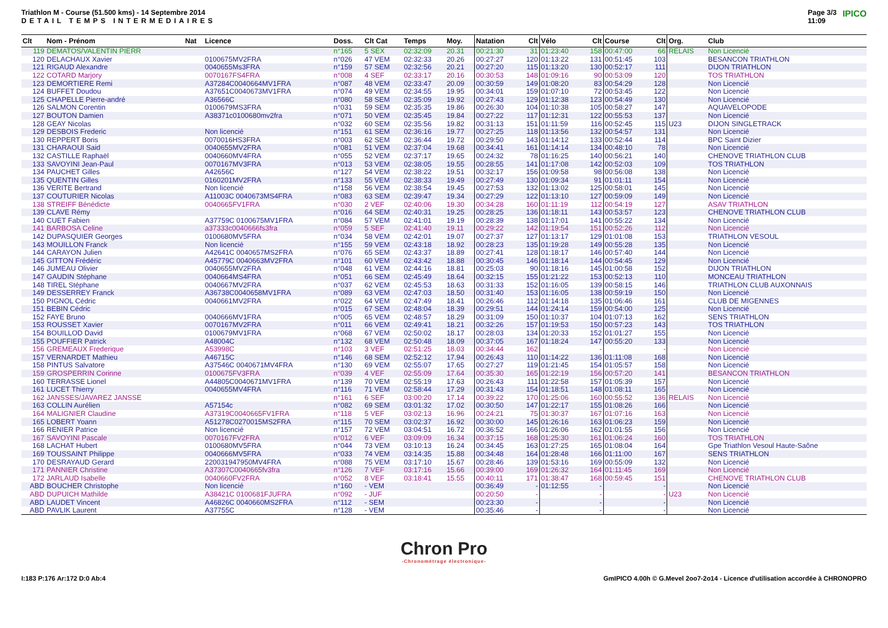Triathlon M - Course (51.500 kms) - 14 Septembre 2014
DETAIL TEMPS INTERMEDIAIRES
Page 3/3
11:09 IPICO
| Clt | Nom - Prénom | Nat | Licence | Doss. | Clt Cat | Temps | Moy. | Natation | Clt | Vélo | Clt | Course | Clt | Org. | Club |
| --- | --- | --- | --- | --- | --- | --- | --- | --- | --- | --- | --- | --- | --- | --- | --- |
| 119 | DEMATOS/VALENTIN PIERR | | | n°165 | 5 SEX | 02:32:09 | 20.31 | 00:21:30 | 31 | 01:23:40 | 158 | 00:47:00 | 66 | RELAIS | Non Licencié |
| 120 | DELACHAUX Xavier | | 0100675MV2FRA | n°026 | 47 VEM | 02:32:33 | 20.26 | 00:27:27 | 120 | 01:13:22 | 131 | 00:51:45 | 103 | | BESANCON TRIATHLON |
| 121 | RIGAUD Alexandre | | 0040655Ms3FRA | n°159 | 57 SEM | 02:32:56 | 20.21 | 00:27:20 | 115 | 01:13:20 | 130 | 00:52:17 | 111 | | DIJON TRIATHLON |
| 122 | COTARD Marjory | | 0070167FS4FRA | n°008 | 4 SEF | 02:33:17 | 20.16 | 00:30:53 | 148 | 01:09:16 | 90 | 00:53:09 | 120 | | TOS TRIATHLON |
| 123 | DEMORTIERE Remi | | A37284C0040664MV1FRA | n°087 | 48 VEM | 02:33:47 | 20.09 | 00:30:59 | 149 | 01:08:20 | 83 | 00:54:29 | 128 | | Non Licencié |
| 124 | BUFFET Doudou | | A37651C0040673MV1FRA | n°074 | 49 VEM | 02:34:55 | 19.95 | 00:34:01 | 159 | 01:07:10 | 72 | 00:53:45 | 122 | | Non Licencié |
| 125 | CHAPELLE Pierre-andré | | A36566C | n°080 | 58 SEM | 02:35:09 | 19.92 | 00:27:43 | 129 | 01:12:38 | 123 | 00:54:49 | 130 | | Non Licencié |
| 126 | SALMON Corentin | | 0100679MS3FRA | n°031 | 59 SEM | 02:35:35 | 19.86 | 00:26:30 | 104 | 01:10:38 | 105 | 00:58:27 | 147 | | AQUAVELOPODE |
| 127 | BOUTON Damien | | A38371c0100680mv2fra | n°071 | 50 VEM | 02:35:45 | 19.84 | 00:27:22 | 117 | 01:12:31 | 122 | 00:55:53 | 137 | | Non Licencié |
| 128 | GEAY Nicolas | | | n°032 | 60 SEM | 02:35:56 | 19.82 | 00:31:13 | 151 | 01:11:59 | 116 | 00:52:45 | 115 | U23 | DIJON SINGLETRACK |
| 129 | DESBOIS Frederic | | Non licencié | n°151 | 61 SEM | 02:36:16 | 19.77 | 00:27:25 | 118 | 01:13:56 | 132 | 00:54:57 | 131 | | Non Licencié |
| 130 | REPPERT Boris | | 0070016HS3FRA | n°003 | 62 SEM | 02:36:44 | 19.72 | 00:29:50 | 143 | 01:14:12 | 133 | 00:52:44 | 114 | | BPC Saint Dizier |
| 131 | CHARAOUI Said | | 0040655MV2FRA | n°081 | 51 VEM | 02:37:04 | 19.68 | 00:34:41 | 161 | 01:14:14 | 134 | 00:48:10 | 78 | | Non Licencié |
| 132 | CASTILLE Raphaël | | 0040660MV4FRA | n°055 | 52 VEM | 02:37:17 | 19.65 | 00:24:32 | 78 | 01:16:25 | 140 | 00:56:21 | 140 | | CHENOVE TRIATHLON CLUB |
| 133 | SAVOYINI Jean-Paul | | 0070167MV3FRA | n°013 | 53 VEM | 02:38:05 | 19.55 | 00:28:55 | 141 | 01:17:08 | 142 | 00:52:03 | 109 | | TOS TRIATHLON |
| 134 | PAUCHET Gilles | | A42656C | n°127 | 54 VEM | 02:38:22 | 19.51 | 00:32:17 | 156 | 01:09:58 | 98 | 00:56:08 | 138 | | Non Licencié |
| 135 | QUENTIN Gilles | | 0160201MV2FRA | n°133 | 55 VEM | 02:38:33 | 19.49 | 00:27:49 | 130 | 01:09:34 | 91 | 01:01:11 | 154 | | Non Licencié |
| 136 | VERITE Bertrand | | Non licencié | n°158 | 56 VEM | 02:38:54 | 19.45 | 00:27:53 | 132 | 01:13:02 | 125 | 00:58:01 | 145 | | Non Licencié |
| 137 | COUTURIER Nicolas | | A11003C 0040673MS4FRA | n°083 | 63 SEM | 02:39:47 | 19.34 | 00:27:29 | 122 | 01:13:10 | 127 | 00:59:09 | 149 | | Non Licencié |
| 138 | STREIFF Bénédicte | | 0040665FV1FRA | n°030 | 2 VEF | 02:40:06 | 19.30 | 00:34:28 | 160 | 01:11:19 | 112 | 00:54:19 | 127 | | ASAV TRIATHLON |
| 139 | CLAVE Rémy | | | n°016 | 64 SEM | 02:40:31 | 19.25 | 00:28:25 | 136 | 01:18:11 | 143 | 00:53:57 | 123 | | CHENOVE TRIATHLON CLUB |
| 140 | CUET Fabien | | A37759C 0100675MV1FRA | n°084 | 57 VEM | 02:41:01 | 19.19 | 00:28:39 | 138 | 01:17:01 | 141 | 00:55:22 | 134 | | Non Licencié |
| 141 | BARBOSA Celine | | a37333c0040666fs3fra | n°059 | 5 SEF | 02:41:40 | 19.11 | 00:29:22 | 142 | 01:19:54 | 151 | 00:52:26 | 112 | | Non Licencié |
| 142 | DUPASQUIER Georges | | 0100680MV5FRA | n°034 | 58 VEM | 02:42:01 | 19.07 | 00:27:37 | 127 | 01:13:17 | 129 | 01:01:08 | 153 | | TRIATHLON VESOUL |
| 143 | MOUILLON Franck | | Non licencié | n°155 | 59 VEM | 02:43:18 | 18.92 | 00:28:23 | 135 | 01:19:28 | 149 | 00:55:28 | 135 | | Non Licencié |
| 144 | CARAYON Julien | | A42641C 0040657MS2FRA | n°076 | 65 SEM | 02:43:37 | 18.89 | 00:27:41 | 128 | 01:18:17 | 146 | 00:57:40 | 144 | | Non Licencié |
| 145 | GITTON Frédéric | | A45779C 0040663MV2FRA | n°101 | 60 VEM | 02:43:42 | 18.88 | 00:30:45 | 146 | 01:18:14 | 144 | 00:54:45 | 129 | | Non Licencié |
| 146 | JUMEAU Olivier | | 0040655MV2FRA | n°048 | 61 VEM | 02:44:16 | 18.81 | 00:25:03 | 90 | 01:18:16 | 145 | 01:00:58 | 152 | | DIJON TRIATHLON |
| 147 | GAUDIN Stéphane | | 0040664MS4FRA | n°051 | 66 SEM | 02:45:49 | 18.64 | 00:32:15 | 155 | 01:21:22 | 153 | 00:52:13 | 110 | | MONCEAU TRIATHLON |
| 148 | TIREL Stéphane | | 0040667MV2FRA | n°037 | 62 VEM | 02:45:53 | 18.63 | 00:31:33 | 152 | 01:16:05 | 139 | 00:58:15 | 146 | | TRIATHLON CLUB AUXONNAIS |
| 149 | DESSERREY Franck | | A36738C0040658MV1FRA | n°089 | 63 VEM | 02:47:03 | 18.50 | 00:31:40 | 153 | 01:16:05 | 138 | 00:59:19 | 150 | | Non Licencié |
| 150 | PIGNOL Cédric | | 0040661MV2FRA | n°022 | 64 VEM | 02:47:49 | 18.41 | 00:26:46 | 112 | 01:14:18 | 135 | 01:06:46 | 161 | | CLUB DE MIGENNES |
| 151 | BEBIN Cédric | | | n°015 | 67 SEM | 02:48:04 | 18.39 | 00:29:51 | 144 | 01:24:14 | 159 | 00:54:00 | 125 | | Non Licencié |
| 152 | FAYE Bruno | | 0040666MV1FRA | n°005 | 65 VEM | 02:48:57 | 18.29 | 00:31:09 | 150 | 01:10:37 | 104 | 01:07:13 | 162 | | SENS TRIATHLON |
| 153 | ROUSSET Xavier | | 0070167MV2FRA | n°011 | 66 VEM | 02:49:41 | 18.21 | 00:32:26 | 157 | 01:19:53 | 150 | 00:57:23 | 143 | | TOS TRIATHLON |
| 154 | BOUILLOD David | | 0100679MV1FRA | n°068 | 67 VEM | 02:50:02 | 18.17 | 00:28:03 | 134 | 01:20:33 | 152 | 01:01:27 | 155 | | Non Licencié |
| 155 | POUFFIER Patrick | | A48004C | n°132 | 68 VEM | 02:50:48 | 18.09 | 00:37:05 | 167 | 01:18:24 | 147 | 00:55:20 | 133 | | Non Licencié |
| 156 | GREMEAUX Frederique | | A53998C | n°103 | 3 VEF | 02:51:25 | 18.03 | 00:34:44 | 162 | | - | | - | | Non Licencié |
| 157 | VERNARDET Mathieu | | A46715C | n°146 | 68 SEM | 02:52:12 | 17.94 | 00:26:43 | 110 | 01:14:22 | 136 | 01:11:08 | 168 | | Non Licencié |
| 158 | PINTUS Salvatore | | A37546C 0040671MV4FRA | n°130 | 69 VEM | 02:55:07 | 17.65 | 00:27:27 | 119 | 01:21:45 | 154 | 01:05:57 | 158 | | Non Licencié |
| 159 | GROSPERRIN Corinne | | 0100675FV3FRA | n°039 | 4 VEF | 02:55:09 | 17.64 | 00:35:30 | 165 | 01:22:19 | 156 | 00:57:20 | 141 | | BESANCON TRIATHLON |
| 160 | TERRASSE Lionel | | A44805C0040671MV1FRA | n°139 | 70 VEM | 02:55:19 | 17.63 | 00:26:43 | 111 | 01:22:58 | 157 | 01:05:39 | 157 | | Non Licencié |
| 161 | LUCET Thierry | | 0040655MV4FRA | n°116 | 71 VEM | 02:58:44 | 17.29 | 00:31:43 | 154 | 01:18:51 | 148 | 01:08:11 | 165 | | Non Licencié |
| 162 | JANSSES/JAVAREZ JANSSE | | | n°161 | 6 SEF | 03:00:20 | 17.14 | 00:39:22 | 170 | 01:25:06 | 160 | 00:55:52 | 136 | RELAIS | Non Licencié |
| 163 | COLLIN Aurélien | | A57154c | n°082 | 69 SEM | 03:01:32 | 17.02 | 00:30:50 | 147 | 01:22:17 | 155 | 01:08:26 | 166 | | Non Licencié |
| 164 | MALIGNIER Claudine | | A37319C0040665FV1FRA | n°118 | 5 VEF | 03:02:13 | 16.96 | 00:24:21 | 75 | 01:30:37 | 167 | 01:07:16 | 163 | | Non Licencié |
| 165 | LOBERT Yoann | | A51278C0270015MS2FRA | n°115 | 70 SEM | 03:02:37 | 16.92 | 00:30:00 | 145 | 01:26:16 | 163 | 01:06:23 | 159 | | Non Licencié |
| 166 | RENIER Patrice | | Non licencié | n°157 | 72 VEM | 03:04:51 | 16.72 | 00:36:52 | 166 | 01:26:06 | 162 | 01:01:55 | 156 | | Non Licencié |
| 167 | SAVOYINI Pascale | | 0070167FV2FRA | n°012 | 6 VEF | 03:09:09 | 16.34 | 00:37:15 | 168 | 01:25:30 | 161 | 01:06:24 | 160 | | TOS TRIATHLON |
| 168 | LACHAT Hubert | | 0100680MV5FRA | n°044 | 73 VEM | 03:10:13 | 16.24 | 00:34:45 | 163 | 01:27:25 | 165 | 01:08:04 | 164 | | Gpe Triathlon Vesoul Haute-Saône |
| 169 | TOUSSAINT Philippe | | 0040666MV5FRA | n°033 | 74 VEM | 03:14:35 | 15.88 | 00:34:48 | 164 | 01:28:48 | 166 | 01:11:00 | 167 | | SENS TRIATHLON |
| 170 | DESRAYAUD Gerard | | 220031947950MV4FRA | n°088 | 75 VEM | 03:17:10 | 15.67 | 00:28:46 | 139 | 01:53:16 | 169 | 00:55:09 | 132 | | Non Licencié |
| 171 | PANNIER Christine | | A37307C0040665fv3fra | n°126 | 7 VEF | 03:17:16 | 15.66 | 00:39:00 | 169 | 01:26:32 | 164 | 01:11:45 | 169 | | Non Licencié |
| 172 | JARLAUD Isabelle | | 0040660FV2FRA | n°052 | 8 VEF | 03:18:41 | 15.55 | 00:40:11 | 171 | 01:38:47 | 168 | 00:59:45 | 151 | | CHENOVE TRIATHLON CLUB |
| ABD | BOUCHER Christophe | | Non licencié | n°160 | - VEM | | | 00:36:49 | - | 01:12:55 | - | | - | | Non Licencié |
| ABD | DUPUICH Mathilde | | A38421C 0100681FJUFRA | n°092 | - JUF | | | 00:20:50 | - | | - | | - | U23 | Non Licencié |
| ABD | LAUDET Vincent | | A46826C 0040660MS2FRA | n°112 | - SEM | | | 00:23:30 | - | | - | | - | | Non Licencié |
| ABD | PAVLIK Laurent | | A37755C | n°128 | - VEM | | | 00:35:46 | - | | - | | - | | Non Licencié |
Chron Pro
-Chronométrage électronique-
I:183 P:176 Ar:172 D:0 Ab:4 GmIPICO 4.00h © G.Mevel 2oo7-2o14 - Licence d'utilisation accordée à CHRONOPRO